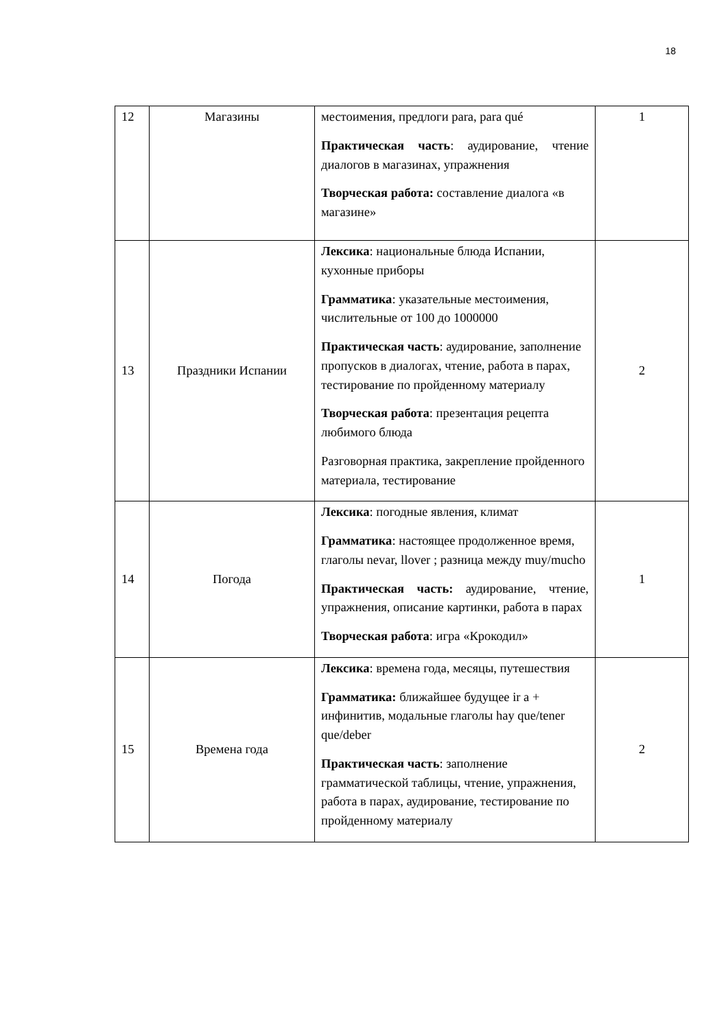18
| 12 | Магазины | местоимения, предлоги para, para qué Практическая часть : аудирование, чтение диалогов в магазинах, упражнения Творческая работа: составление диалога «в магазине» | 1 |
| 13 | Праздники Испании | Лексика : национальные блюда Испании, кухонные приборы Грамматика : указательные местоимения, числительные от 100 до 1000000 Практическая часть : аудирование, заполнение пропусков в диалогах, чтение, работа в парах, тестирование по пройденному материалу Творческая работа : презентация рецепта любимого блюда Разговорная практика, закрепление пройденного материала, тестирование | 2 |
| 14 | Погода | Лексика : погодные явления, климат Грамматика : настоящее продолженное время, глаголы nevar, llover ; разница между muy/mucho Практическая часть: аудирование, чтение, упражнения, описание картинки, работа в парах Творческая работа : игра «Крокодил» | 1 |
| 15 | Времена года | Лексика : времена года, месяцы, путешествия Грамматика: ближайшее будущее ir a + инфинитив, модальные глаголы hay que/tener que/deber Практическая часть : заполнение грамматической таблицы, чтение, упражнения, работа в парах, аудирование, тестирование по пройденному материалу | 2 |